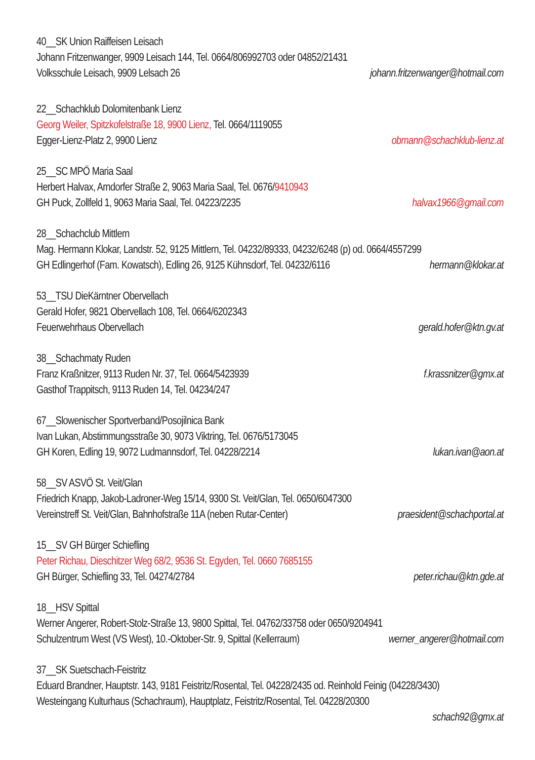40__SK Union Raiffeisen Leisach
Johann Fritzenwanger, 9909 Leisach 144, Tel. 0664/806992703 oder 04852/21431
Volksschule Leisach, 9909 Lelsach 26 johann.fritzenwanger@hotmail.com
22__Schachklub Dolomitenbank Lienz
Georg Weiler, Spitzkofelstraße 18, 9900 Lienz, Tel. 0664/1119055
Egger-Lienz-Platz 2, 9900 Lienz obmann@schachklub-lienz.at
25__SC MPÖ Maria Saal
Herbert Halvax, Arndorfer Straße 2, 9063 Maria Saal, Tel. 0676/9410943
GH Puck, Zollfeld 1, 9063 Maria Saal, Tel. 04223/2235 halvax1966@gmail.com
28__Schachclub Mittlern
Mag. Hermann Klokar, Landstr. 52, 9125 Mittlern, Tel. 04232/89333, 04232/6248 (p) od. 0664/4557299
GH Edlingerhof (Fam. Kowatsch), Edling 26, 9125 Kühnsdorf, Tel. 04232/6116 hermann@klokar.at
53__TSU DieKärntner Obervellach
Gerald Hofer, 9821 Obervellach 108, Tel. 0664/6202343
Feuerwehrhaus Obervellach gerald.hofer@ktn.gv.at
38__Schachmaty Ruden
Franz Kraßnitzer, 9113 Ruden Nr. 37, Tel. 0664/5423939 f.krassnitzer@gmx.at
Gasthof Trappitsch, 9113 Ruden 14, Tel. 04234/247
67__Slowenischer Sportverband/Posojilnica Bank
Ivan Lukan, Abstimmungsstraße 30, 9073 Viktring, Tel. 0676/5173045
GH Koren, Edling 19, 9072 Ludmannsdorf, Tel. 04228/2214 lukan.ivan@aon.at
58__SV ASVÖ St. Veit/Glan
Friedrich Knapp, Jakob-Ladroner-Weg 15/14, 9300 St. Veit/Glan, Tel. 0650/6047300
Vereinstreff St. Veit/Glan, Bahnhofstraße 11A (neben Rutar-Center) praesident@schachportal.at
15__SV GH Bürger Schiefling
Peter Richau, Dieschitzer Weg 68/2, 9536 St. Egyden, Tel. 0660 7685155
GH Bürger, Schiefling 33, Tel. 04274/2784 peter.richau@ktn.gde.at
18__HSV Spittal
Werner Angerer, Robert-Stolz-Straße 13, 9800 Spittal, Tel. 04762/33758 oder 0650/9204941
Schulzentrum West (VS West), 10.-Oktober-Str. 9, Spittal (Kellerraum) werner_angerer@hotmail.com
37__SK Suetschach-Feistritz
Eduard Brandner, Hauptstr. 143, 9181 Feistritz/Rosental, Tel. 04228/2435 od. Reinhold Feinig (04228/3430)
Westeingang Kulturhaus (Schachraum), Hauptplatz, Feistritz/Rosental, Tel. 04228/20300
schach92@gmx.at